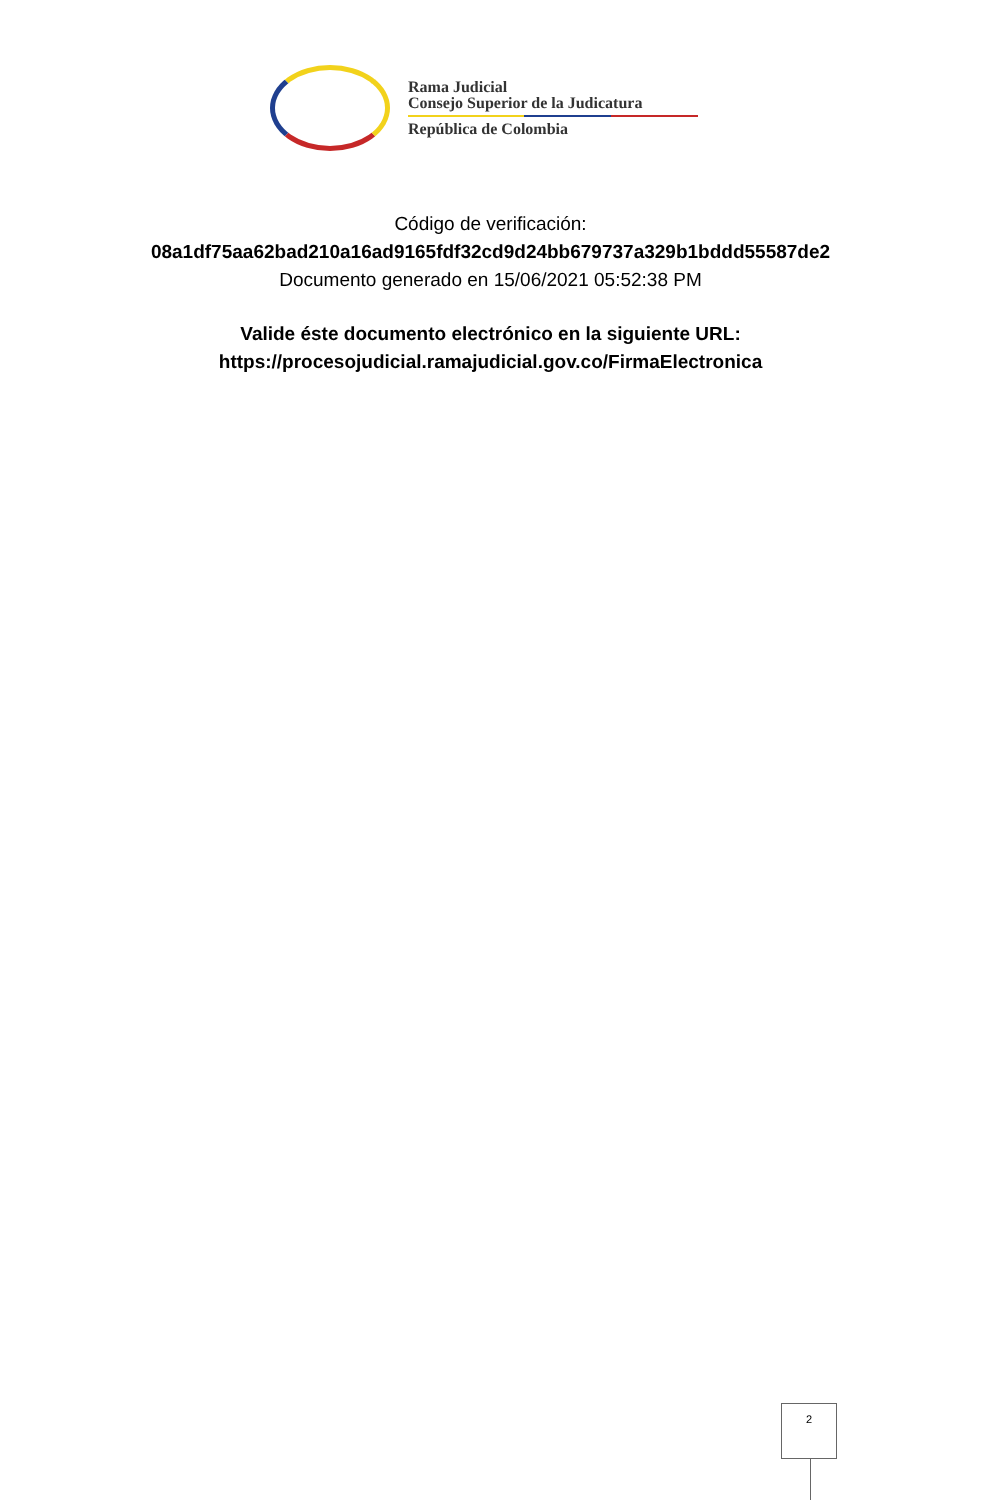Rama Judicial
Consejo Superior de la Judicatura
República de Colombia
Código de verificación:
08a1df75aa62bad210a16ad9165fdf32cd9d24bb679737a329b1bddd55587de2
Documento generado en 15/06/2021 05:52:38 PM
Valide éste documento electrónico en la siguiente URL:
https://procesojudicial.ramajudicial.gov.co/FirmaElectronica
2